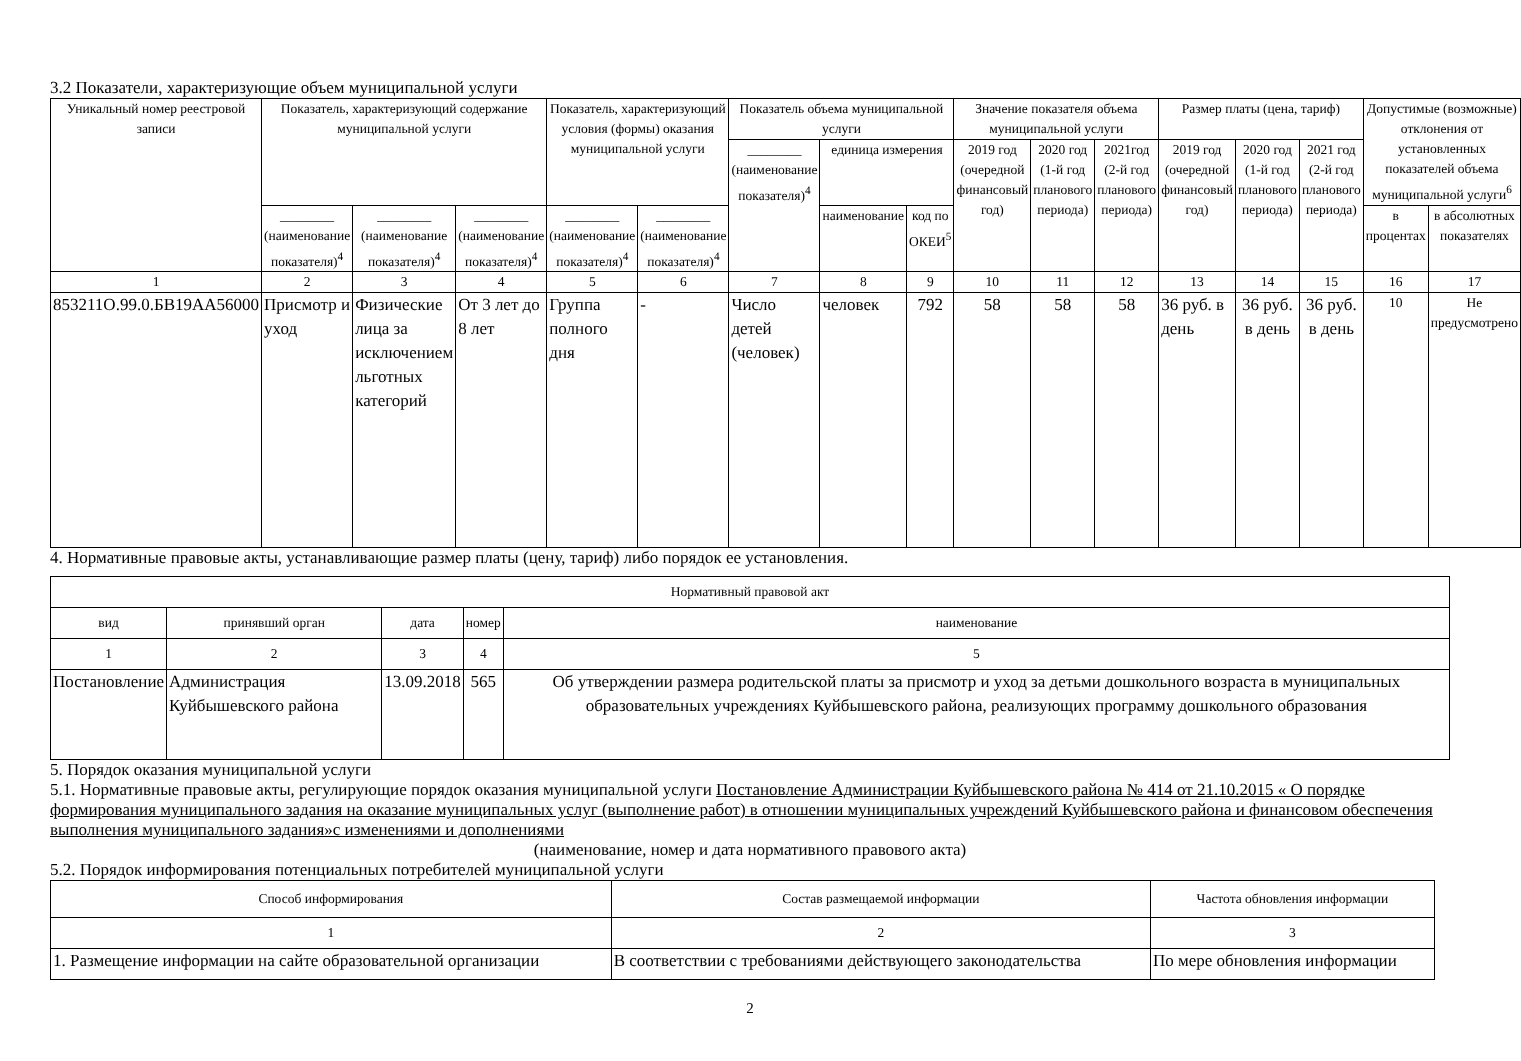3.2 Показатели, характеризующие объем муниципальной услуги
| Уникальный номер реестровой записи | Показатель, характеризующий содержание муниципальной услуги | | | Показатель, характеризующий условия (формы) оказания муниципальной услуги | | Показатель объема муниципальной услуги | | | Значение показателя объема муниципальной услуги | | | Размер платы (цена, тариф) | | | Допустимые (возможные) отклонения от установленных показателей объема муниципальной услуги<sup>6</sup> | |
| --- | --- | --- | --- | --- | --- | --- | --- | --- | --- | --- | --- | --- | --- | --- | --- | --- |
| | | | | | | ________ (наименование показателя)<sup>4</sup> | единица измерения | | 2019 год (очередной финансовый год) | 2020 год (1-й год планового периода) | 2021год (2-й год планового периода) | 2019 год (очередной финансовый год) | 2020 год (1-й год планового периода) | 2021 год (2-й год планового периода) | | |
| | ________ (наименование показателя)<sup>4</sup> | ________ (наименование показателя)<sup>4</sup> | ________ (наименование показателя)<sup>4</sup> | ________ (наименование показателя)<sup>4</sup> | ________ (наименование показателя)<sup>4</sup> | | наименование | код по ОКЕИ<sup>5</sup> | | | | | | | в процентах | в абсолютных показателях |
| 1 | 2 | 3 | 4 | 5 | 6 | 7 | 8 | 9 | 10 | 11 | 12 | 13 | 14 | 15 | 16 | 17 |
| 853211О.99.0.БВ19АА56000 | Присмотр и уход | Физические лица за исключением льготных категорий | От 3 лет до 8 лет | Группа полного дня | - | Число детей (человек) | человек | 792 | 58 | 58 | 58 | 36 руб. в день | 36 руб. в день | 36 руб. в день | 10 | Не предусмотрено |
4. Нормативные правовые акты, устанавливающие размер платы (цену, тариф) либо порядок ее установления.
| Нормативный правовой акт | | | | |
| --- | --- | --- | --- | --- |
| вид | принявший орган | дата | номер | наименование |
| 1 | 2 | 3 | 4 | 5 |
| Постановление | Администрация Куйбышевского района | 13.09.2018 | 565 | Об утверждении размера родительской платы за присмотр и уход за детьми дошкольного возраста в муниципальных образовательных учреждениях Куйбышевского района, реализующих программу дошкольного образования |
5. Порядок оказания муниципальной услуги
5.1. Нормативные правовые акты, регулирующие порядок оказания муниципальной услуги Постановление Администрации Куйбышевского района № 414 от 21.10.2015 « О порядке формирования муниципального задания на оказание муниципальных услуг (выполнение работ) в отношении муниципальных учреждений Куйбышевского района и финансовом обеспечения выполнения муниципального задания»с изменениями и дополнениями
(наименование, номер и дата нормативного правового акта)
5.2. Порядок информирования потенциальных потребителей муниципальной услуги
| Способ информирования | Состав размещаемой информации | Частота обновления информации |
| --- | --- | --- |
| 1 | 2 | 3 |
| 1. Размещение информации на сайте образовательной организации | В соответствии с требованиями действующего законодательства | По мере обновления информации |
2